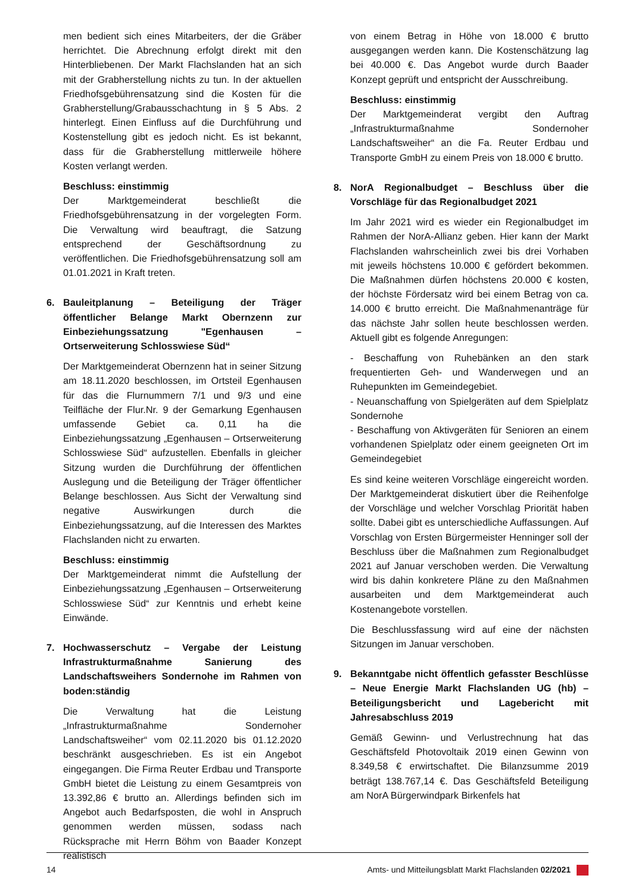men bedient sich eines Mitarbeiters, der die Gräber herrichtet. Die Abrechnung erfolgt direkt mit den Hinterbliebenen. Der Markt Flachslanden hat an sich mit der Grabherstellung nichts zu tun. In der aktuellen Friedhofsgebührensatzung sind die Kosten für die Grabherstellung/Grabausschachtung in § 5 Abs. 2 hinterlegt. Einen Einfluss auf die Durchführung und Kostenstellung gibt es jedoch nicht. Es ist bekannt, dass für die Grabherstellung mittlerweile höhere Kosten verlangt werden.
Beschluss: einstimmig
Der Marktgemeinderat beschließt die Friedhofsgebührensatzung in der vorgelegten Form. Die Verwaltung wird beauftragt, die Satzung entsprechend der Geschäftsordnung zu veröffentlichen. Die Friedhofsgebührensatzung soll am 01.01.2021 in Kraft treten.
6. Bauleitplanung – Beteiligung der Träger öffentlicher Belange Markt Obernzenn zur Einbeziehungssatzung "Egenhausen – Ortserweiterung Schlosswiese Süd“
Der Marktgemeinderat Obernzenn hat in seiner Sitzung am 18.11.2020 beschlossen, im Ortsteil Egenhausen für das die Flurnummern 7/1 und 9/3 und eine Teilfläche der Flur.Nr. 9 der Gemarkung Egenhausen umfassende Gebiet ca. 0,11 ha die Einbeziehungssatzung „Egenhausen – Ortserweiterung Schlosswiese Süd“ aufzustellen. Ebenfalls in gleicher Sitzung wurden die Durchführung der öffentlichen Auslegung und die Beteiligung der Träger öffentlicher Belange beschlossen. Aus Sicht der Verwaltung sind negative Auswirkungen durch die Einbeziehungssatzung, auf die Interessen des Marktes Flachslanden nicht zu erwarten.
Beschluss: einstimmig
Der Marktgemeinderat nimmt die Aufstellung der Einbeziehungssatzung „Egenhausen – Ortserweiterung Schlosswiese Süd“ zur Kenntnis und erhebt keine Einwände.
7. Hochwasserschutz – Vergabe der Leistung Infrastrukturmaßnahme Sanierung des Landschaftsweihers Sondernohe im Rahmen von boden:ständig
Die Verwaltung hat die Leistung „Infrastrukturmaßnahme Sondernoher Landschaftsweiher“ vom 02.11.2020 bis 01.12.2020 beschränkt ausgeschrieben. Es ist ein Angebot eingegangen. Die Firma Reuter Erdbau und Transporte GmbH bietet die Leistung zu einem Gesamtpreis von 13.392,86 € brutto an. Allerdings befinden sich im Angebot auch Bedarfsposten, die wohl in Anspruch genommen werden müssen, sodass nach Rücksprache mit Herrn Böhm von Baader Konzept realistisch
von einem Betrag in Höhe von 18.000 € brutto ausgegangen werden kann. Die Kostenschätzung lag bei 40.000 €. Das Angebot wurde durch Baader Konzept geprüft und entspricht der Ausschreibung.
Beschluss: einstimmig
Der Marktgemeinderat vergibt den Auftrag „Infrastrukturmaßnahme Sondernoher Landschaftsweiher“ an die Fa. Reuter Erdbau und Transporte GmbH zu einem Preis von 18.000 € brutto.
8. NorA Regionalbudget – Beschluss über die Vorschläge für das Regionalbudget 2021
Im Jahr 2021 wird es wieder ein Regionalbudget im Rahmen der NorA-Allianz geben. Hier kann der Markt Flachslanden wahrscheinlich zwei bis drei Vorhaben mit jeweils höchstens 10.000 € gefördert bekommen. Die Maßnahmen dürfen höchstens 20.000 € kosten, der höchste Fördersatz wird bei einem Betrag von ca. 14.000 € brutto erreicht. Die Maßnahmenanträge für das nächste Jahr sollen heute beschlossen werden. Aktuell gibt es folgende Anregungen:
- Beschaffung von Ruhebänken an den stark frequentierten Geh- und Wanderwegen und an Ruhepunkten im Gemeindegebiet.
- Neuanschaffung von Spielgeräten auf dem Spielplatz Sondernohe
- Beschaffung von Aktivgeräten für Senioren an einem vorhandenen Spielplatz oder einem geeigneten Ort im Gemeindegebiet
Es sind keine weiteren Vorschläge eingereicht worden. Der Marktgemeinderat diskutiert über die Reihenfolge der Vorschläge und welcher Vorschlag Priorität haben sollte. Dabei gibt es unterschiedliche Auffassungen. Auf Vorschlag von Ersten Bürgermeister Henninger soll der Beschluss über die Maßnahmen zum Regionalbudget 2021 auf Januar verschoben werden. Die Verwaltung wird bis dahin konkretere Pläne zu den Maßnahmen ausarbeiten und dem Marktgemeinderat auch Kostenangebote vorstellen.
Die Beschlussfassung wird auf eine der nächsten Sitzungen im Januar verschoben.
9. Bekanntgabe nicht öffentlich gefasster Beschlüsse – Neue Energie Markt Flachslanden UG (hb) – Beteiligungsbericht und Lagebericht mit Jahresabschluss 2019
Gemäß Gewinn- und Verlustrechnung hat das Geschäftsfeld Photovoltaik 2019 einen Gewinn von 8.349,58 € erwirtschaftet. Die Bilanzsumme 2019 beträgt 138.767,14 €. Das Geschäftsfeld Beteiligung am NorA Bürgerwindpark Birkenfels hat
14 Amts- und Mitteilungsblatt Markt Flachslanden 02/2021